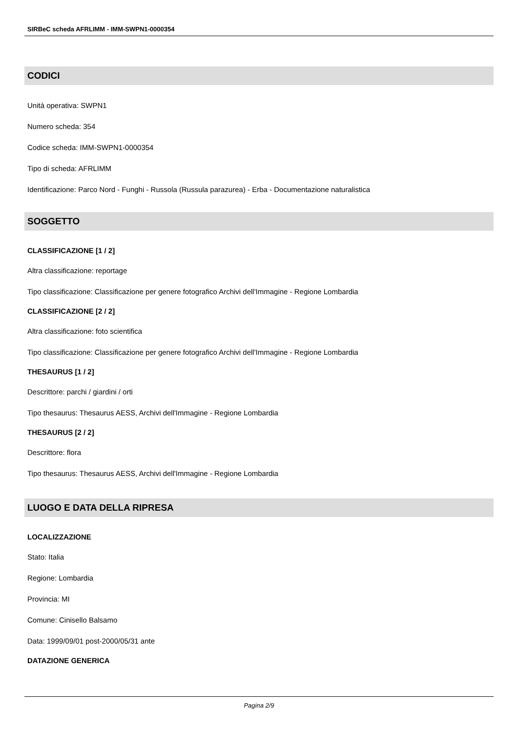SIRBeC scheda AFRLIMM - IMM-SWPN1-0000354
CODICI
Unità operativa: SWPN1
Numero scheda: 354
Codice scheda: IMM-SWPN1-0000354
Tipo di scheda: AFRLIMM
Identificazione: Parco Nord - Funghi - Russola (Russula parazurea) - Erba - Documentazione naturalistica
SOGGETTO
CLASSIFICAZIONE [1 / 2]
Altra classificazione: reportage
Tipo classificazione: Classificazione per genere fotografico Archivi dell'Immagine - Regione Lombardia
CLASSIFICAZIONE [2 / 2]
Altra classificazione: foto scientifica
Tipo classificazione: Classificazione per genere fotografico Archivi dell'Immagine - Regione Lombardia
THESAURUS [1 / 2]
Descrittore: parchi / giardini / orti
Tipo thesaurus: Thesaurus AESS, Archivi dell'Immagine - Regione Lombardia
THESAURUS [2 / 2]
Descrittore: flora
Tipo thesaurus: Thesaurus AESS, Archivi dell'Immagine - Regione Lombardia
LUOGO E DATA DELLA RIPRESA
LOCALIZZAZIONE
Stato: Italia
Regione: Lombardia
Provincia: MI
Comune: Cinisello Balsamo
Data: 1999/09/01 post-2000/05/31 ante
DATAZIONE GENERICA
Pagina 2/9